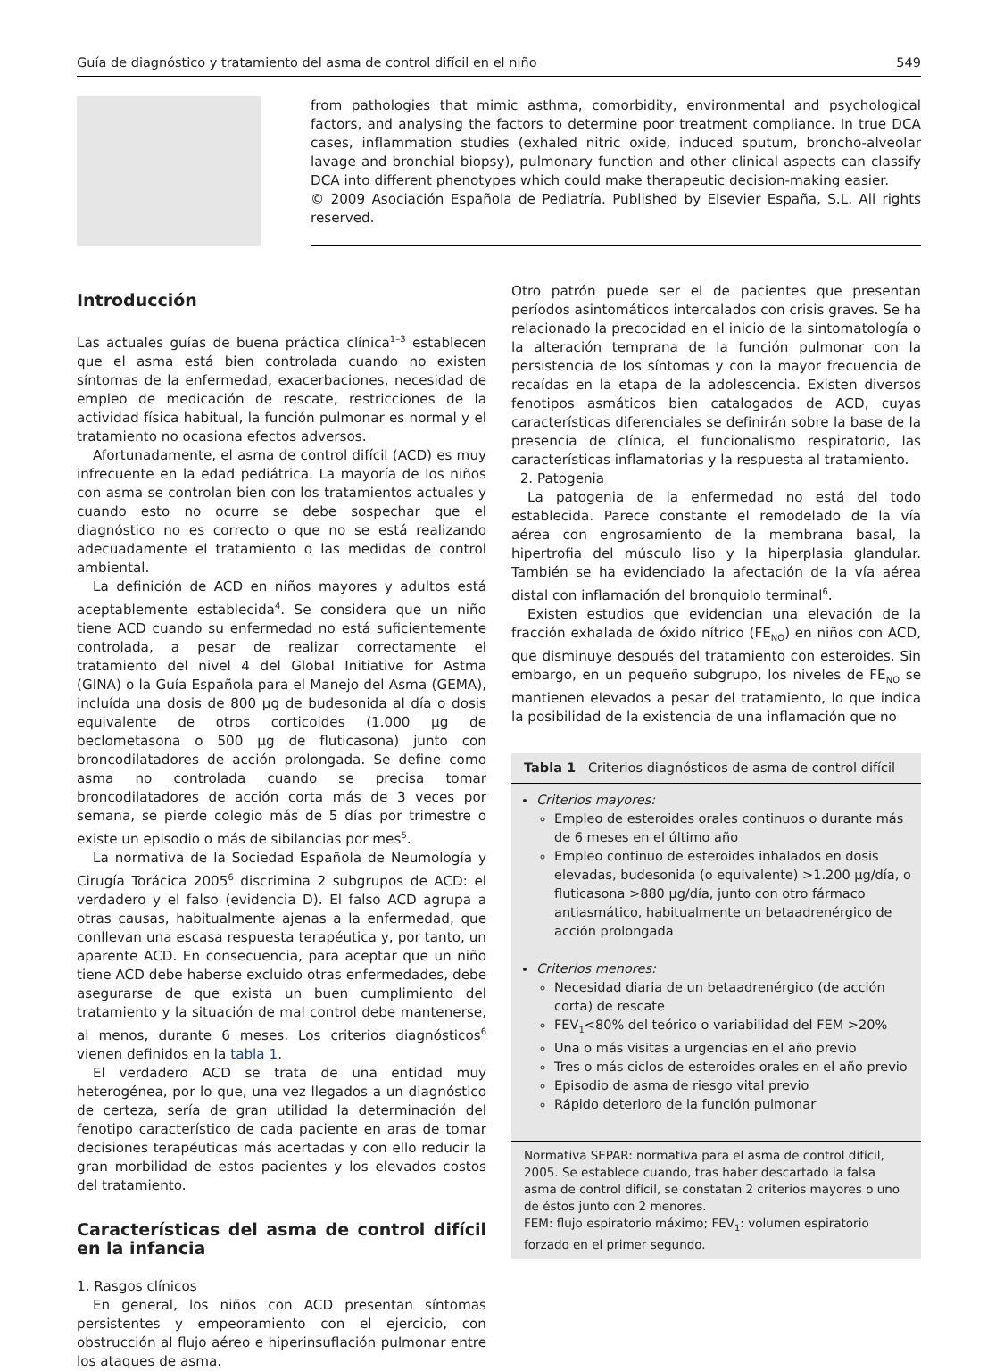Guía de diagnóstico y tratamiento del asma de control difícil en el niño 549
from pathologies that mimic asthma, comorbidity, environmental and psychological factors, and analysing the factors to determine poor treatment compliance. In true DCA cases, inflammation studies (exhaled nitric oxide, induced sputum, broncho-alveolar lavage and bronchial biopsy), pulmonary function and other clinical aspects can classify DCA into different phenotypes which could make therapeutic decision-making easier.
© 2009 Asociación Española de Pediatría. Published by Elsevier España, S.L. All rights reserved.
Introducción
Las actuales guías de buena práctica clínica<sup>1–3</sup> establecen que el asma está bien controlada cuando no existen síntomas de la enfermedad, exacerbaciones, necesidad de empleo de medicación de rescate, restricciones de la actividad física habitual, la función pulmonar es normal y el tratamiento no ocasiona efectos adversos.
Afortunadamente, el asma de control difícil (ACD) es muy infrecuente en la edad pediátrica. La mayoría de los niños con asma se controlan bien con los tratamientos actuales y cuando esto no ocurre se debe sospechar que el diagnóstico no es correcto o que no se está realizando adecuadamente el tratamiento o las medidas de control ambiental.
La definición de ACD en niños mayores y adultos está aceptablemente establecida<sup>4</sup>. Se considera que un niño tiene ACD cuando su enfermedad no está suficientemente controlada, a pesar de realizar correctamente el tratamiento del nivel 4 del Global Initiative for Astma (GINA) o la Guía Española para el Manejo del Asma (GEMA), incluída una dosis de 800 μg de budesonida al día o dosis equivalente de otros corticoides (1.000 μg de beclometasona o 500 μg de fluticasona) junto con broncodilatadores de acción prolongada. Se define como asma no controlada cuando se precisa tomar broncodilatadores de acción corta más de 3 veces por semana, se pierde colegio más de 5 días por trimestre o existe un episodio o más de sibilancias por mes<sup>5</sup>.
La normativa de la Sociedad Española de Neumología y Cirugía Torácica 2005<sup>6</sup> discrimina 2 subgrupos de ACD: el verdadero y el falso (evidencia D). El falso ACD agrupa a otras causas, habitualmente ajenas a la enfermedad, que conllevan una escasa respuesta terapéutica y, por tanto, un aparente ACD. En consecuencia, para aceptar que un niño tiene ACD debe haberse excluido otras enfermedades, debe asegurarse de que exista un buen cumplimiento del tratamiento y la situación de mal control debe mantenerse, al menos, durante 6 meses. Los criterios diagnósticos<sup>6</sup> vienen definidos en la tabla 1.
El verdadero ACD se trata de una entidad muy heterogénea, por lo que, una vez llegados a un diagnóstico de certeza, sería de gran utilidad la determinación del fenotipo característico de cada paciente en aras de tomar decisiones terapéuticas más acertadas y con ello reducir la gran morbilidad de estos pacientes y los elevados costos del tratamiento.
Características del asma de control difícil en la infancia
1. Rasgos clínicos
En general, los niños con ACD presentan síntomas persistentes y empeoramiento con el ejercicio, con obstrucción al flujo aéreo e hiperinsuflación pulmonar entre los ataques de asma.
Otro patrón puede ser el de pacientes que presentan períodos asintomáticos intercalados con crisis graves. Se ha relacionado la precocidad en el inicio de la sintomatología o la alteración temprana de la función pulmonar con la persistencia de los síntomas y con la mayor frecuencia de recaídas en la etapa de la adolescencia. Existen diversos fenotipos asmáticos bien catalogados de ACD, cuyas características diferenciales se definirán sobre la base de la presencia de clínica, el funcionalismo respiratorio, las características inflamatorias y la respuesta al tratamiento.
2. Patogenia
La patogenia de la enfermedad no está del todo establecida. Parece constante el remodelado de la vía aérea con engrosamiento de la membrana basal, la hipertrofia del músculo liso y la hiperplasia glandular. También se ha evidenciado la afectación de la vía aérea distal con inflamación del bronquiolo terminal<sup>6</sup>.
Existen estudios que evidencian una elevación de la fracción exhalada de óxido nítrico (FE<sub>NO</sub>) en niños con ACD, que disminuye después del tratamiento con esteroides. Sin embargo, en un pequeño subgrupo, los niveles de FE<sub>NO</sub> se mantienen elevados a pesar del tratamiento, lo que indica la posibilidad de la existencia de una inflamación que no
| Tabla 1 Criterios diagnósticos de asma de control difícil |
| --- |
| Criterios mayores: Empleo de esteroides orales continuos o durante más de 6 meses en el último año Empleo continuo de esteroides inhalados en dosis elevadas, budesonida (o equivalente) >1.200 μg/día, o fluticasona >880 μg/día, junto con otro fármaco antiasmático, habitualmente un betaadrenérgico de acción prolongada Criterios menores: Necesidad diaria de un betaadrenérgico (de acción corta) de rescate FEV<sub>1</sub><80% del teórico o variabilidad del FEM >20% Una o más visitas a urgencias en el año previo Tres o más ciclos de esteroides orales en el año previo Episodio de asma de riesgo vital previo Rápido deterioro de la función pulmonar |
Normativa SEPAR: normativa para el asma de control difícil, 2005. Se establece cuando, tras haber descartado la falsa asma de control difícil, se constatan 2 criterios mayores o uno de éstos junto con 2 menores.
FEM: flujo espiratorio máximo; FEV<sub>1</sub>: volumen espiratorio forzado en el primer segundo.